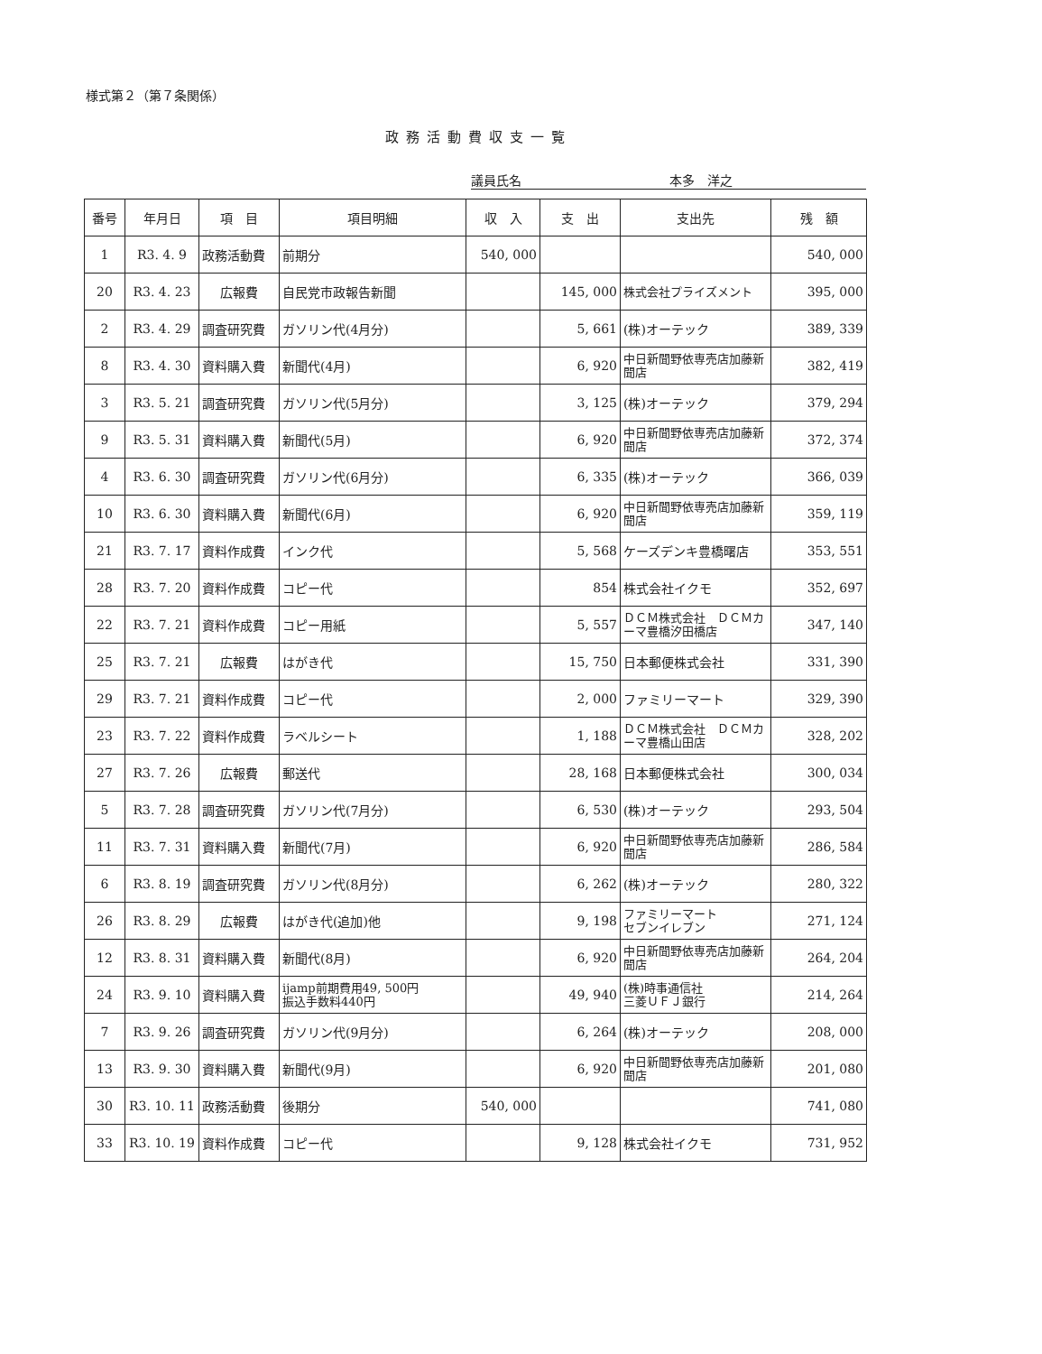様式第２（第７条関係）
政務活動費収支一覧
議員氏名 本多　洋之
| 番号 | 年月日 | 項 目 | 項目明細 | 収 入 | 支 出 | 支出先 | 残 額 |
| --- | --- | --- | --- | --- | --- | --- | --- |
| 1 | R3. 4. 9 | 政務活動費 | 前期分 | 540, 000 | | | 540, 000 |
| 20 | R3. 4. 23 | 広報費 | 自民党市政報告新聞 | | 145, 000 | 株式会社プライズメント | 395, 000 |
| 2 | R3. 4. 29 | 調査研究費 | ガソリン代(4月分) | | 5, 661 | (株)オーテック | 389, 339 |
| 8 | R3. 4. 30 | 資料購入費 | 新聞代(4月) | | 6, 920 | 中日新聞野依専売店加藤新聞店 | 382, 419 |
| 3 | R3. 5. 21 | 調査研究費 | ガソリン代(5月分) | | 3, 125 | (株)オーテック | 379, 294 |
| 9 | R3. 5. 31 | 資料購入費 | 新聞代(5月) | | 6, 920 | 中日新聞野依専売店加藤新聞店 | 372, 374 |
| 4 | R3. 6. 30 | 調査研究費 | ガソリン代(6月分) | | 6, 335 | (株)オーテック | 366, 039 |
| 10 | R3. 6. 30 | 資料購入費 | 新聞代(6月) | | 6, 920 | 中日新聞野依専売店加藤新聞店 | 359, 119 |
| 21 | R3. 7. 17 | 資料作成費 | インク代 | | 5, 568 | ケーズデンキ豊橋曙店 | 353, 551 |
| 28 | R3. 7. 20 | 資料作成費 | コピー代 | | 854 | 株式会社イクモ | 352, 697 |
| 22 | R3. 7. 21 | 資料作成費 | コピー用紙 | | 5, 557 | ＤＣＭ株式会社 ＤＣＭカーマ豊橋汐田橋店 | 347, 140 |
| 25 | R3. 7. 21 | 広報費 | はがき代 | | 15, 750 | 日本郵便株式会社 | 331, 390 |
| 29 | R3. 7. 21 | 資料作成費 | コピー代 | | 2, 000 | ファミリーマート | 329, 390 |
| 23 | R3. 7. 22 | 資料作成費 | ラベルシート | | 1, 188 | ＤＣＭ株式会社 ＤＣＭカーマ豊橋山田店 | 328, 202 |
| 27 | R3. 7. 26 | 広報費 | 郵送代 | | 28, 168 | 日本郵便株式会社 | 300, 034 |
| 5 | R3. 7. 28 | 調査研究費 | ガソリン代(7月分) | | 6, 530 | (株)オーテック | 293, 504 |
| 11 | R3. 7. 31 | 資料購入費 | 新聞代(7月) | | 6, 920 | 中日新聞野依専売店加藤新聞店 | 286, 584 |
| 6 | R3. 8. 19 | 調査研究費 | ガソリン代(8月分) | | 6, 262 | (株)オーテック | 280, 322 |
| 26 | R3. 8. 29 | 広報費 | はがき代(追加)他 | | 9, 198 | ファミリーマート セブンイレブン | 271, 124 |
| 12 | R3. 8. 31 | 資料購入費 | 新聞代(8月) | | 6, 920 | 中日新聞野依専売店加藤新聞店 | 264, 204 |
| 24 | R3. 9. 10 | 資料購入費 | ijamp前期費用49, 500円 振込手数料440円 | | 49, 940 | (株)時事通信社 三菱ＵＦＪ銀行 | 214, 264 |
| 7 | R3. 9. 26 | 調査研究費 | ガソリン代(9月分) | | 6, 264 | (株)オーテック | 208, 000 |
| 13 | R3. 9. 30 | 資料購入費 | 新聞代(9月) | | 6, 920 | 中日新聞野依専売店加藤新聞店 | 201, 080 |
| 30 | R3. 10. 11 | 政務活動費 | 後期分 | 540, 000 | | | 741, 080 |
| 33 | R3. 10. 19 | 資料作成費 | コピー代 | | 9, 128 | 株式会社イクモ | 731, 952 |